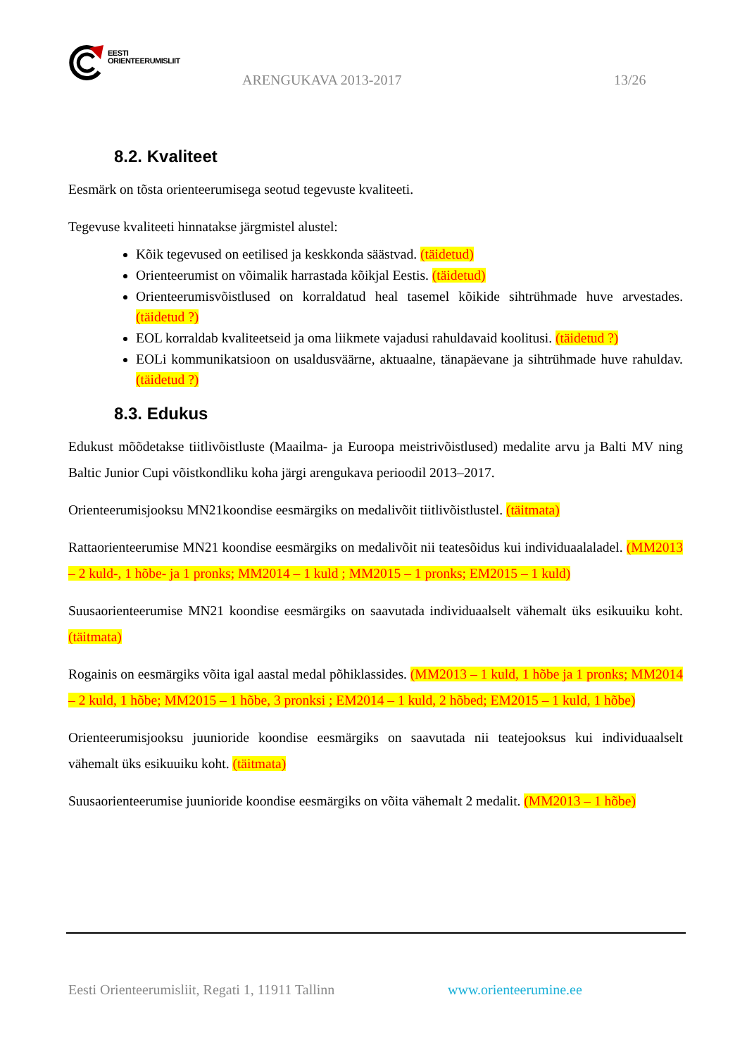EESTI
ORIENTEERUMISLIIT
ARENGUKAVA 2013-2017 13/26
8.2. Kvaliteet
Eesmärk on tõsta orienteerumisega seotud tegevuste kvaliteeti.
Tegevuse kvaliteeti hinnatakse järgmistel alustel:
Kõik tegevused on eetilised ja keskkonda säästvad. (täidetud)
Orienteerumist on võimalik harrastada kõikjal Eestis. (täidetud)
Orienteerumisvõistlused on korraldatud heal tasemel kõikide sihtrühmade huve arvestades. (täidetud ?)
EOL korraldab kvaliteetseid ja oma liikmete vajadusi rahuldavaid koolitusi. (täidetud ?)
EOLi kommunikatsioon on usaldusväärne, aktuaalne, tänapäevane ja sihtrühmade huve rahuldav. (täidetud ?)
8.3. Edukus
Edukust mõõdetakse tiitlivõistluste (Maailma- ja Euroopa meistrivõistlused) medalite arvu ja Balti MV ning Baltic Junior Cupi võistkondliku koha järgi arengukava perioodil 2013–2017.
Orienteerumisjooksu MN21koondise eesmärgiks on medalivõit tiitlivõistlustel. (täitmata)
Rattaorienteerumise MN21 koondise eesmärgiks on medalivõit nii teatesõidus kui individuaalaladel. (MM2013 – 2 kuld-, 1 hõbe- ja 1 pronks; MM2014 – 1 kuld ; MM2015 – 1 pronks; EM2015 – 1 kuld)
Suusaorienteerumise MN21 koondise eesmärgiks on saavutada individuaalselt vähemalt üks esikuuiku koht. (täitmata)
Rogainis on eesmärgiks võita igal aastal medal põhiklassides. (MM2013 – 1 kuld, 1 hõbe ja 1 pronks; MM2014 – 2 kuld, 1 hõbe; MM2015 – 1 hõbe, 3 pronksi ; EM2014 – 1 kuld, 2 hõbed; EM2015 – 1 kuld, 1 hõbe)
Orienteerumisjooksu juunioride koondise eesmärgiks on saavutada nii teatejooksus kui individuaalselt vähemalt üks esikuuiku koht. (täitmata)
Suusaorienteerumise juunioride koondise eesmärgiks on võita vähemalt 2 medalit. (MM2013 – 1 hõbe)
Eesti Orienteerumisliit, Regati 1, 11911 Tallinn
www.orienteerumine.ee